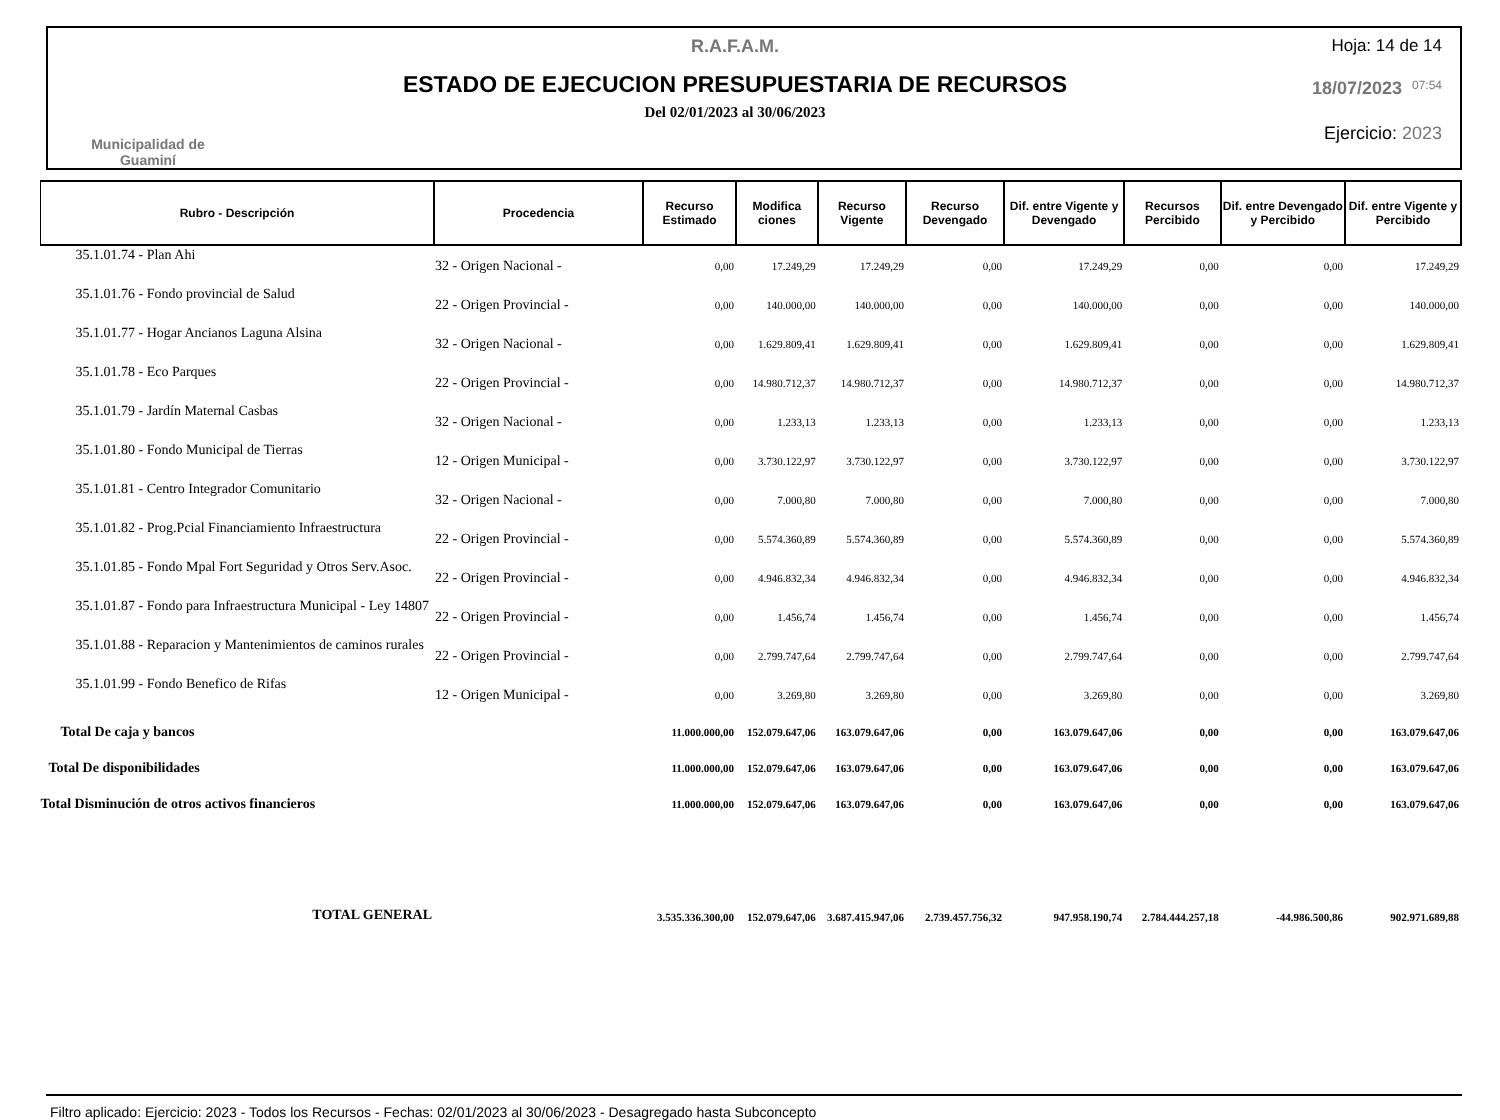Municipalidad de
Guaminí
R.A.F.A.M.
ESTADO DE EJECUCION PRESUPUESTARIA DE RECURSOS
Del 02/01/2023 al 30/06/2023
Hoja: 14 de 14
18/07/2023 07:54
Ejercicio: 2023
| Rubro - Descripción | Procedencia | Recurso Estimado | Modifica ciones | Recurso Vigente | Recurso Devengado | Dif. entre Vigente y Devengado | Recursos Percibido | Dif. entre Devengado y Percibido | Dif. entre Vigente y Percibido |
| --- | --- | --- | --- | --- | --- | --- | --- | --- | --- |
| 35.1.01.74 - Plan Ahi | 32 - Origen Nacional - | 0,00 | 17.249,29 | 17.249,29 | 0,00 | 17.249,29 | 0,00 | 0,00 | 17.249,29 |
| 35.1.01.76 - Fondo provincial de Salud | 22 - Origen Provincial - | 0,00 | 140.000,00 | 140.000,00 | 0,00 | 140.000,00 | 0,00 | 0,00 | 140.000,00 |
| 35.1.01.77 - Hogar Ancianos Laguna Alsina | 32 - Origen Nacional - | 0,00 | 1.629.809,41 | 1.629.809,41 | 0,00 | 1.629.809,41 | 0,00 | 0,00 | 1.629.809,41 |
| 35.1.01.78 - Eco Parques | 22 - Origen Provincial - | 0,00 | 14.980.712,37 | 14.980.712,37 | 0,00 | 14.980.712,37 | 0,00 | 0,00 | 14.980.712,37 |
| 35.1.01.79 - Jardín Maternal Casbas | 32 - Origen Nacional - | 0,00 | 1.233,13 | 1.233,13 | 0,00 | 1.233,13 | 0,00 | 0,00 | 1.233,13 |
| 35.1.01.80 - Fondo Municipal de Tierras | 12 - Origen Municipal - | 0,00 | 3.730.122,97 | 3.730.122,97 | 0,00 | 3.730.122,97 | 0,00 | 0,00 | 3.730.122,97 |
| 35.1.01.81 - Centro Integrador Comunitario | 32 - Origen Nacional - | 0,00 | 7.000,80 | 7.000,80 | 0,00 | 7.000,80 | 0,00 | 0,00 | 7.000,80 |
| 35.1.01.82 - Prog.Pcial Financiamiento Infraestructura | 22 - Origen Provincial - | 0,00 | 5.574.360,89 | 5.574.360,89 | 0,00 | 5.574.360,89 | 0,00 | 0,00 | 5.574.360,89 |
| 35.1.01.85 - Fondo Mpal Fort Seguridad y Otros Serv.Asoc. | 22 - Origen Provincial - | 0,00 | 4.946.832,34 | 4.946.832,34 | 0,00 | 4.946.832,34 | 0,00 | 0,00 | 4.946.832,34 |
| 35.1.01.87 - Fondo para Infraestructura Municipal - Ley 14807 | 22 - Origen Provincial - | 0,00 | 1.456,74 | 1.456,74 | 0,00 | 1.456,74 | 0,00 | 0,00 | 1.456,74 |
| 35.1.01.88 - Reparacion y Mantenimientos de caminos rurales | 22 - Origen Provincial - | 0,00 | 2.799.747,64 | 2.799.747,64 | 0,00 | 2.799.747,64 | 0,00 | 0,00 | 2.799.747,64 |
| 35.1.01.99 - Fondo Benefico de Rifas | 12 - Origen Municipal - | 0,00 | 3.269,80 | 3.269,80 | 0,00 | 3.269,80 | 0,00 | 0,00 | 3.269,80 |
| Total De caja y bancos | | 11.000.000,00 | 152.079.647,06 | 163.079.647,06 | 0,00 | 163.079.647,06 | 0,00 | 0,00 | 163.079.647,06 |
| Total De disponibilidades | | 11.000.000,00 | 152.079.647,06 | 163.079.647,06 | 0,00 | 163.079.647,06 | 0,00 | 0,00 | 163.079.647,06 |
| Total Disminución de otros activos financieros | | 11.000.000,00 | 152.079.647,06 | 163.079.647,06 | 0,00 | 163.079.647,06 | 0,00 | 0,00 | 163.079.647,06 |
| TOTAL GENERAL | | 3.535.336.300,00 | 152.079.647,06 | 3.687.415.947,06 | 2.739.457.756,32 | 947.958.190,74 | 2.784.444.257,18 | -44.986.500,86 | 902.971.689,88 |
Filtro aplicado: Ejercicio: 2023 - Todos los Recursos - Fechas: 02/01/2023 al 30/06/2023 - Desagregado hasta Subconcepto